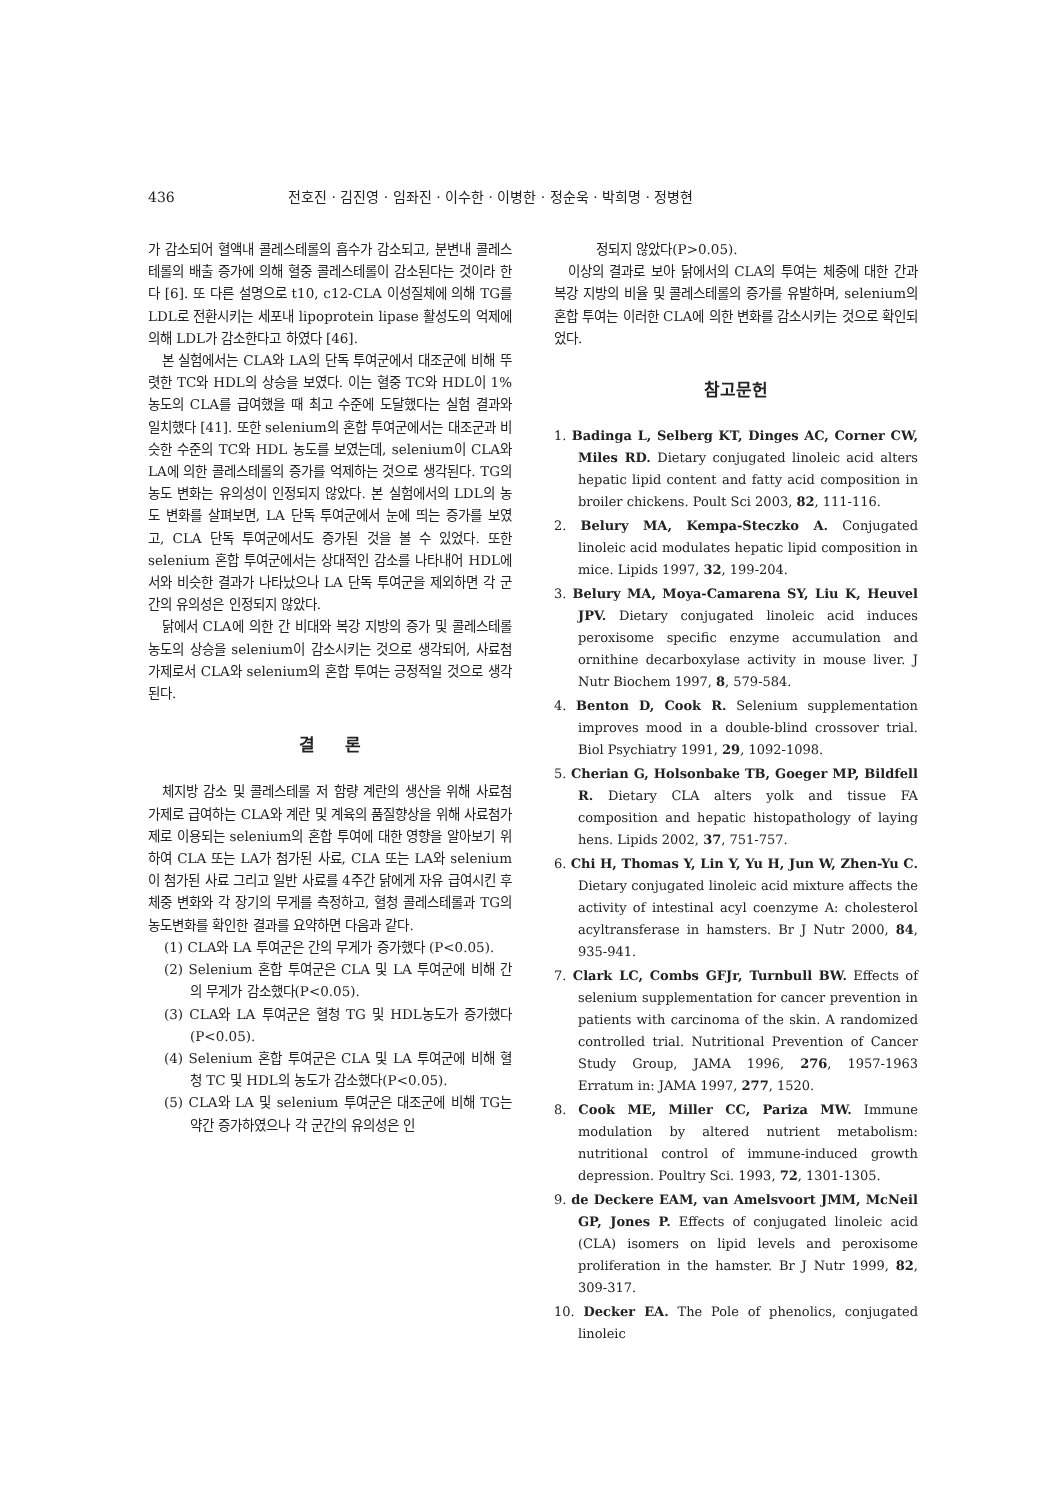436 전호진 · 김진영 · 임좌진 · 이수한 · 이병한 · 정순욱 · 박희명 · 정병현
가 감소되어 혈액내 콜레스테롤의 흡수가 감소되고, 분변내 콜레스테롤의 배출 증가에 의해 혈중 콜레스테롤이 감소된다는 것이라 한다 [6]. 또 다른 설명으로 t10, c12-CLA 이성질체에 의해 TG를 LDL로 전환시키는 세포내 lipoprotein lipase 활성도의 억제에 의해 LDL가 감소한다고 하였다 [46].
본 실험에서는 CLA와 LA의 단독 투여군에서 대조군에 비해 뚜렷한 TC와 HDL의 상승을 보였다. 이는 혈중 TC와 HDL이 1% 농도의 CLA를 급여했을 때 최고 수준에 도달했다는 실험 결과와 일치했다 [41]. 또한 selenium의 혼합 투여군에서는 대조군과 비슷한 수준의 TC와 HDL 농도를 보였는데, selenium이 CLA와 LA에 의한 콜레스테롤의 증가를 억제하는 것으로 생각된다. TG의 농도 변화는 유의성이 인정되지 않았다. 본 실험에서의 LDL의 농도 변화를 살펴보면, LA 단독 투여군에서 눈에 띄는 증가를 보였고, CLA 단독 투여군에서도 증가된 것을 볼 수 있었다. 또한 selenium 혼합 투여군에서는 상대적인 감소를 나타내어 HDL에서와 비슷한 결과가 나타났으나 LA 단독 투여군을 제외하면 각 군간의 유의성은 인정되지 않았다.
닭에서 CLA에 의한 간 비대와 복강 지방의 증가 및 콜레스테롤 농도의 상승을 selenium이 감소시키는 것으로 생각되어, 사료첨가제로서 CLA와 selenium의 혼합 투여는 긍정적일 것으로 생각된다.
결 론
체지방 감소 및 콜레스테롤 저 함량 계란의 생산을 위해 사료첨가제로 급여하는 CLA와 계란 및 계육의 품질향상을 위해 사료첨가제로 이용되는 selenium의 혼합 투여에 대한 영향을 알아보기 위하여 CLA 또는 LA가 첨가된 사료, CLA 또는 LA와 selenium이 첨가된 사료 그리고 일반 사료를 4주간 닭에게 자유 급여시킨 후 체중 변화와 각 장기의 무게를 측정하고, 혈청 콜레스테롤과 TG의 농도변화를 확인한 결과를 요약하면 다음과 같다.
(1) CLA와 LA 투여군은 간의 무게가 증가했다 (P<0.05).
(2) Selenium 혼합 투여군은 CLA 및 LA 투여군에 비해 간의 무게가 감소했다(P<0.05).
(3) CLA와 LA 투여군은 혈청 TG 및 HDL농도가 증가했다(P<0.05).
(4) Selenium 혼합 투여군은 CLA 및 LA 투여군에 비해 혈청 TC 및 HDL의 농도가 감소했다(P<0.05).
(5) CLA와 LA 및 selenium 투여군은 대조군에 비해 TG는 약간 증가하였으나 각 군간의 유의성은 인
정되지 않았다(P>0.05).
이상의 결과로 보아 닭에서의 CLA의 투여는 체중에 대한 간과 복강 지방의 비율 및 콜레스테롤의 증가를 유발하며, selenium의 혼합 투여는 이러한 CLA에 의한 변화를 감소시키는 것으로 확인되었다.
참고문헌
1. Badinga L, Selberg KT, Dinges AC, Corner CW, Miles RD. Dietary conjugated linoleic acid alters hepatic lipid content and fatty acid composition in broiler chickens. Poult Sci 2003, 82, 111-116.
2. Belury MA, Kempa-Steczko A. Conjugated linoleic acid modulates hepatic lipid composition in mice. Lipids 1997, 32, 199-204.
3. Belury MA, Moya-Camarena SY, Liu K, Heuvel JPV. Dietary conjugated linoleic acid induces peroxisome specific enzyme accumulation and ornithine decarboxylase activity in mouse liver. J Nutr Biochem 1997, 8, 579-584.
4. Benton D, Cook R. Selenium supplementation improves mood in a double-blind crossover trial. Biol Psychiatry 1991, 29, 1092-1098.
5. Cherian G, Holsonbake TB, Goeger MP, Bildfell R. Dietary CLA alters yolk and tissue FA composition and hepatic histopathology of laying hens. Lipids 2002, 37, 751-757.
6. Chi H, Thomas Y, Lin Y, Yu H, Jun W, Zhen-Yu C. Dietary conjugated linoleic acid mixture affects the activity of intestinal acyl coenzyme A: cholesterol acyltransferase in hamsters. Br J Nutr 2000, 84, 935-941.
7. Clark LC, Combs GFJr, Turnbull BW. Effects of selenium supplementation for cancer prevention in patients with carcinoma of the skin. A randomized controlled trial. Nutritional Prevention of Cancer Study Group, JAMA 1996, 276, 1957-1963 Erratum in: JAMA 1997, 277, 1520.
8. Cook ME, Miller CC, Pariza MW. Immune modulation by altered nutrient metabolism: nutritional control of immune-induced growth depression. Poultry Sci. 1993, 72, 1301-1305.
9. de Deckere EAM, van Amelsvoort JMM, McNeil GP, Jones P. Effects of conjugated linoleic acid (CLA) isomers on lipid levels and peroxisome proliferation in the hamster. Br J Nutr 1999, 82, 309-317.
10. Decker EA. The Pole of phenolics, conjugated linoleic